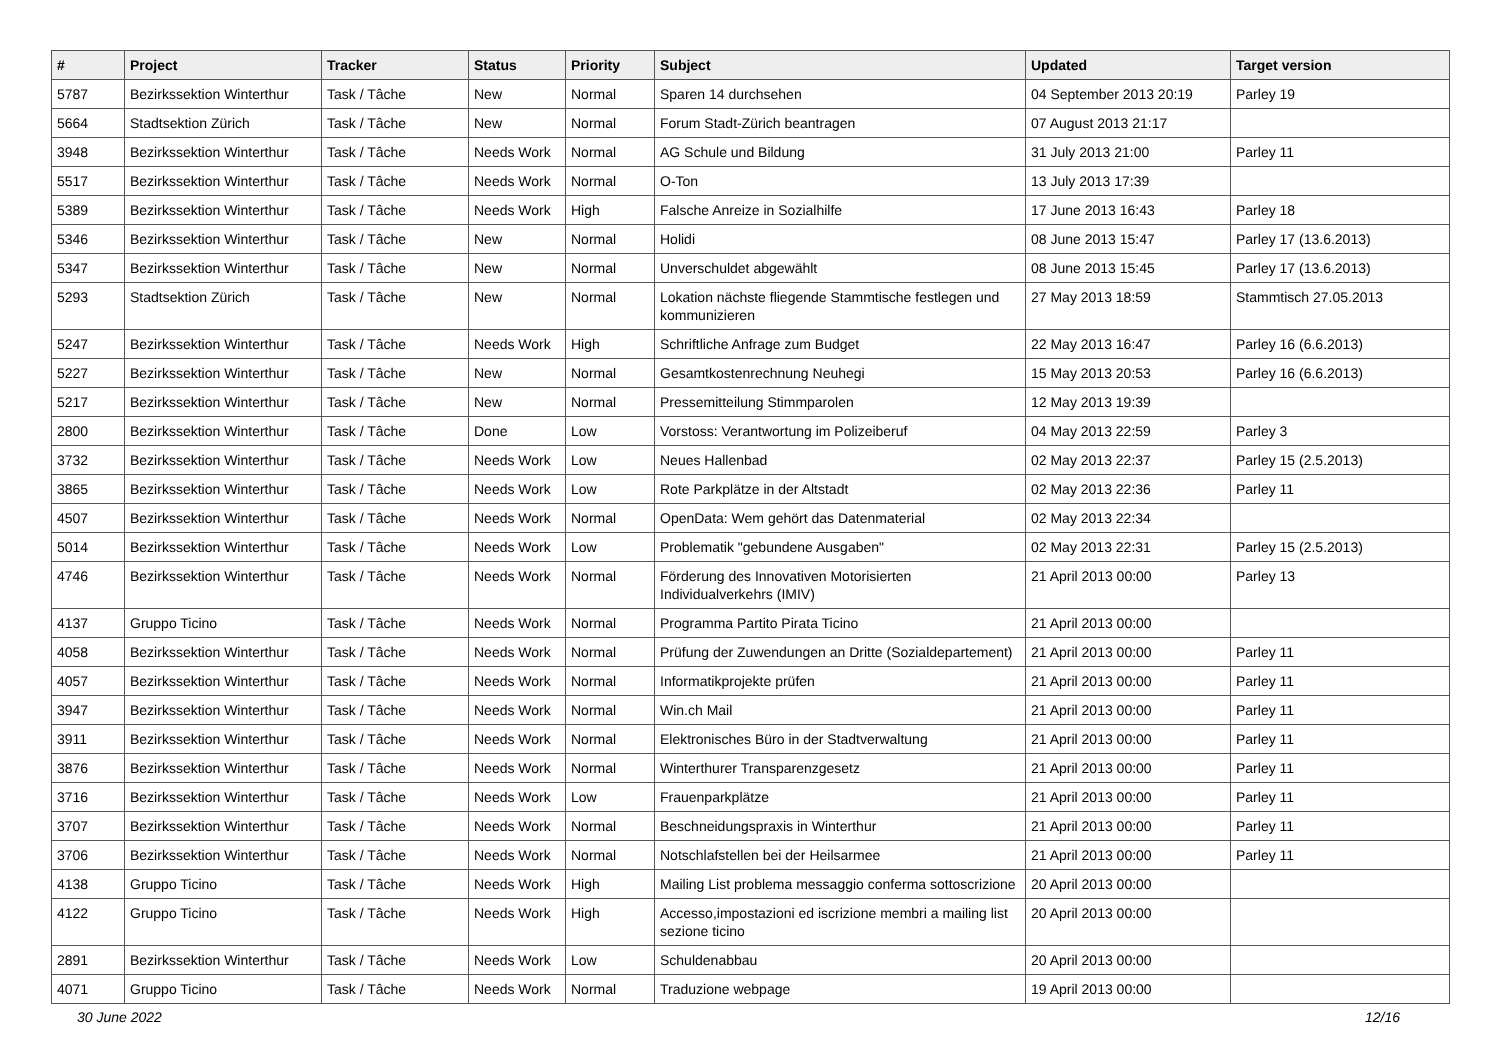| # | Project | Tracker | Status | Priority | Subject | Updated | Target version |
| --- | --- | --- | --- | --- | --- | --- | --- |
| 5787 | Bezirkssektion Winterthur | Task / Tâche | New | Normal | Sparen 14 durchsehen | 04 September 2013 20:19 | Parley 19 |
| 5664 | Stadtsektion Zürich | Task / Tâche | New | Normal | Forum Stadt-Zürich beantragen | 07 August 2013 21:17 | |
| 3948 | Bezirkssektion Winterthur | Task / Tâche | Needs Work | Normal | AG Schule und Bildung | 31 July 2013 21:00 | Parley 11 |
| 5517 | Bezirkssektion Winterthur | Task / Tâche | Needs Work | Normal | O-Ton | 13 July 2013 17:39 | |
| 5389 | Bezirkssektion Winterthur | Task / Tâche | Needs Work | High | Falsche Anreize in Sozialhilfe | 17 June 2013 16:43 | Parley 18 |
| 5346 | Bezirkssektion Winterthur | Task / Tâche | New | Normal | Holidi | 08 June 2013 15:47 | Parley 17 (13.6.2013) |
| 5347 | Bezirkssektion Winterthur | Task / Tâche | New | Normal | Unverschuldet abgewählt | 08 June 2013 15:45 | Parley 17 (13.6.2013) |
| 5293 | Stadtsektion Zürich | Task / Tâche | New | Normal | Lokation nächste fliegende Stammtische festlegen und kommunizieren | 27 May 2013 18:59 | Stammtisch 27.05.2013 |
| 5247 | Bezirkssektion Winterthur | Task / Tâche | Needs Work | High | Schriftliche Anfrage zum Budget | 22 May 2013 16:47 | Parley 16 (6.6.2013) |
| 5227 | Bezirkssektion Winterthur | Task / Tâche | New | Normal | Gesamtkostenrechnung Neuhegi | 15 May 2013 20:53 | Parley 16 (6.6.2013) |
| 5217 | Bezirkssektion Winterthur | Task / Tâche | New | Normal | Pressemitteilung Stimmparolen | 12 May 2013 19:39 | |
| 2800 | Bezirkssektion Winterthur | Task / Tâche | Done | Low | Vorstoss: Verantwortung im Polizeiberuf | 04 May 2013 22:59 | Parley 3 |
| 3732 | Bezirkssektion Winterthur | Task / Tâche | Needs Work | Low | Neues Hallenbad | 02 May 2013 22:37 | Parley 15 (2.5.2013) |
| 3865 | Bezirkssektion Winterthur | Task / Tâche | Needs Work | Low | Rote Parkplätze in der Altstadt | 02 May 2013 22:36 | Parley 11 |
| 4507 | Bezirkssektion Winterthur | Task / Tâche | Needs Work | Normal | OpenData: Wem gehört das Datenmaterial | 02 May 2013 22:34 | |
| 5014 | Bezirkssektion Winterthur | Task / Tâche | Needs Work | Low | Problematik "gebundene Ausgaben" | 02 May 2013 22:31 | Parley 15 (2.5.2013) |
| 4746 | Bezirkssektion Winterthur | Task / Tâche | Needs Work | Normal | Förderung des Innovativen Motorisierten Individualverkehrs (IMIV) | 21 April 2013 00:00 | Parley 13 |
| 4137 | Gruppo Ticino | Task / Tâche | Needs Work | Normal | Programma Partito Pirata Ticino | 21 April 2013 00:00 | |
| 4058 | Bezirkssektion Winterthur | Task / Tâche | Needs Work | Normal | Prüfung der Zuwendungen an Dritte (Sozialdepartement) | 21 April 2013 00:00 | Parley 11 |
| 4057 | Bezirkssektion Winterthur | Task / Tâche | Needs Work | Normal | Informatikprojekte prüfen | 21 April 2013 00:00 | Parley 11 |
| 3947 | Bezirkssektion Winterthur | Task / Tâche | Needs Work | Normal | Win.ch Mail | 21 April 2013 00:00 | Parley 11 |
| 3911 | Bezirkssektion Winterthur | Task / Tâche | Needs Work | Normal | Elektronisches Büro in der Stadtverwaltung | 21 April 2013 00:00 | Parley 11 |
| 3876 | Bezirkssektion Winterthur | Task / Tâche | Needs Work | Normal | Winterthurer Transparenzgesetz | 21 April 2013 00:00 | Parley 11 |
| 3716 | Bezirkssektion Winterthur | Task / Tâche | Needs Work | Low | Frauenparkplätze | 21 April 2013 00:00 | Parley 11 |
| 3707 | Bezirkssektion Winterthur | Task / Tâche | Needs Work | Normal | Beschneidungspraxis in Winterthur | 21 April 2013 00:00 | Parley 11 |
| 3706 | Bezirkssektion Winterthur | Task / Tâche | Needs Work | Normal | Notschlafstellen bei der Heilsarmee | 21 April 2013 00:00 | Parley 11 |
| 4138 | Gruppo Ticino | Task / Tâche | Needs Work | High | Mailing List problema messaggio conferma sottoscrizione | 20 April 2013 00:00 | |
| 4122 | Gruppo Ticino | Task / Tâche | Needs Work | High | Accesso,impostazioni ed iscrizione membri a mailing list sezione ticino | 20 April 2013 00:00 | |
| 2891 | Bezirkssektion Winterthur | Task / Tâche | Needs Work | Low | Schuldenabbau | 20 April 2013 00:00 | |
| 4071 | Gruppo Ticino | Task / Tâche | Needs Work | Normal | Traduzione webpage | 19 April 2013 00:00 | |
30 June 2022 12/16